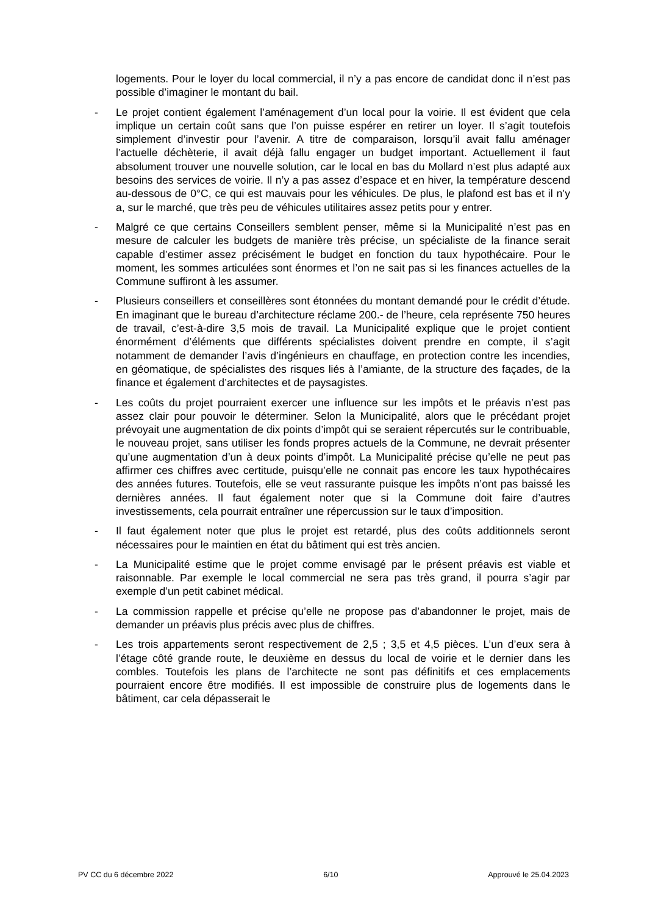logements. Pour le loyer du local commercial, il n’y a pas encore de candidat donc il n’est pas possible d’imaginer le montant du bail.
- Le projet contient également l’aménagement d’un local pour la voirie. Il est évident que cela implique un certain coût sans que l’on puisse espérer en retirer un loyer. Il s’agit toutefois simplement d’investir pour l’avenir. A titre de comparaison, lorsqu’il avait fallu aménager l’actuelle déchèterie, il avait déjà fallu engager un budget important. Actuellement il faut absolument trouver une nouvelle solution, car le local en bas du Mollard n’est plus adapté aux besoins des services de voirie. Il n’y a pas assez d’espace et en hiver, la température descend au-dessous de 0°C, ce qui est mauvais pour les véhicules. De plus, le plafond est bas et il n’y a, sur le marché, que très peu de véhicules utilitaires assez petits pour y entrer.
- Malgré ce que certains Conseillers semblent penser, même si la Municipalité n’est pas en mesure de calculer les budgets de manière très précise, un spécialiste de la finance serait capable d’estimer assez précisément le budget en fonction du taux hypothécaire. Pour le moment, les sommes articulées sont énormes et l’on ne sait pas si les finances actuelles de la Commune suffiront à les assumer.
- Plusieurs conseillers et conseillères sont étonnées du montant demandé pour le crédit d’étude. En imaginant que le bureau d’architecture réclame 200.- de l’heure, cela représente 750 heures de travail, c’est-à-dire 3,5 mois de travail. La Municipalité explique que le projet contient énormément d’éléments que différents spécialistes doivent prendre en compte, il s’agit notamment de demander l’avis d’ingénieurs en chauffage, en protection contre les incendies, en géomatique, de spécialistes des risques liés à l’amiante, de la structure des façades, de la finance et également d’architectes et de paysagistes.
- Les coûts du projet pourraient exercer une influence sur les impôts et le préavis n’est pas assez clair pour pouvoir le déterminer. Selon la Municipalité, alors que le précédant projet prévoyait une augmentation de dix points d’impôt qui se seraient répercutés sur le contribuable, le nouveau projet, sans utiliser les fonds propres actuels de la Commune, ne devrait présenter qu’une augmentation d’un à deux points d’impôt. La Municipalité précise qu’elle ne peut pas affirmer ces chiffres avec certitude, puisqu’elle ne connait pas encore les taux hypothécaires des années futures. Toutefois, elle se veut rassurante puisque les impôts n’ont pas baissé les dernières années. Il faut également noter que si la Commune doit faire d’autres investissements, cela pourrait entraîner une répercussion sur le taux d’imposition.
- Il faut également noter que plus le projet est retardé, plus des coûts additionnels seront nécessaires pour le maintien en état du bâtiment qui est très ancien.
- La Municipalité estime que le projet comme envisagé par le présent préavis est viable et raisonnable. Par exemple le local commercial ne sera pas très grand, il pourra s’agir par exemple d’un petit cabinet médical.
- La commission rappelle et précise qu’elle ne propose pas d’abandonner le projet, mais de demander un préavis plus précis avec plus de chiffres.
- Les trois appartements seront respectivement de 2,5 ; 3,5 et 4,5 pièces. L’un d’eux sera à l’étage côté grande route, le deuxième en dessus du local de voirie et le dernier dans les combles. Toutefois les plans de l’architecte ne sont pas définitifs et ces emplacements pourraient encore être modifiés. Il est impossible de construire plus de logements dans le bâtiment, car cela dépasserait le
PV CC du 6 décembre 2022 6/10 Approuvé le 25.04.2023